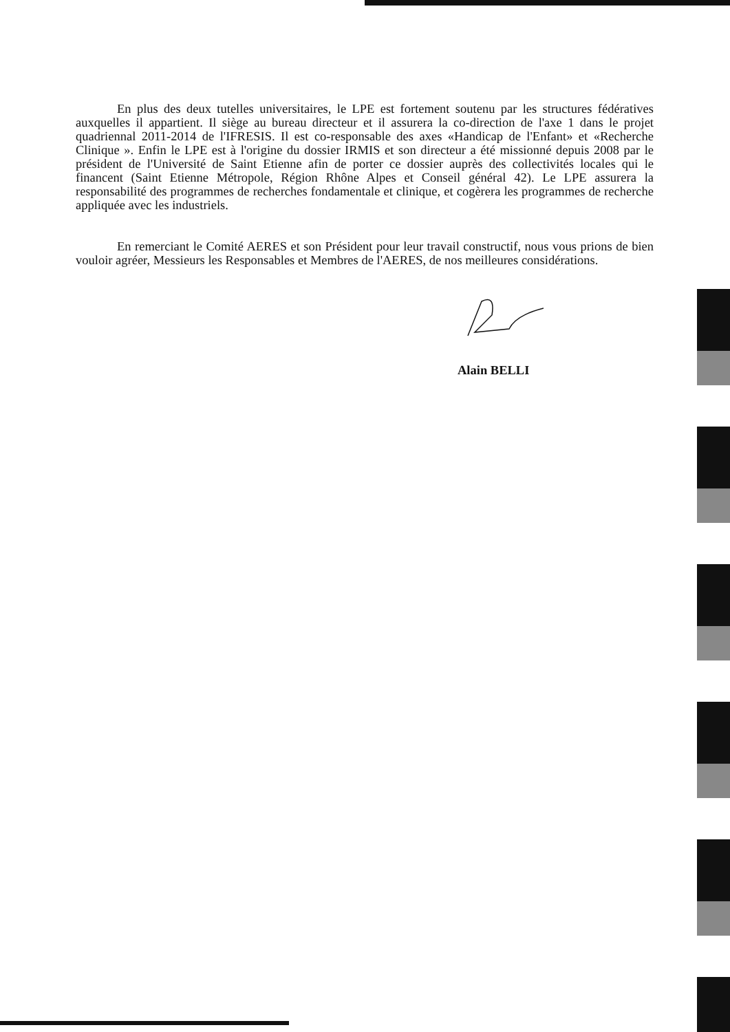En plus des deux tutelles universitaires, le LPE est fortement soutenu par les structures fédératives auxquelles il appartient. Il siège au bureau directeur et il assurera la co-direction de l'axe 1 dans le projet quadriennal 2011-2014 de l'IFRESIS. Il est co-responsable des axes «Handicap de l'Enfant» et «Recherche Clinique ». Enfin le LPE est à l'origine du dossier IRMIS et son directeur a été missionné depuis 2008 par le président de l'Université de Saint Etienne afin de porter ce dossier auprès des collectivités locales qui le financent (Saint Etienne Métropole, Région Rhône Alpes et Conseil général 42). Le LPE assurera la responsabilité des programmes de recherches fondamentale et clinique, et cogèrera les programmes de recherche appliquée avec les industriels.
En remerciant le Comité AERES et son Président pour leur travail constructif, nous vous prions de bien vouloir agréer, Messieurs les Responsables et Membres de l'AERES, de nos meilleures considérations.
Alain BELLI